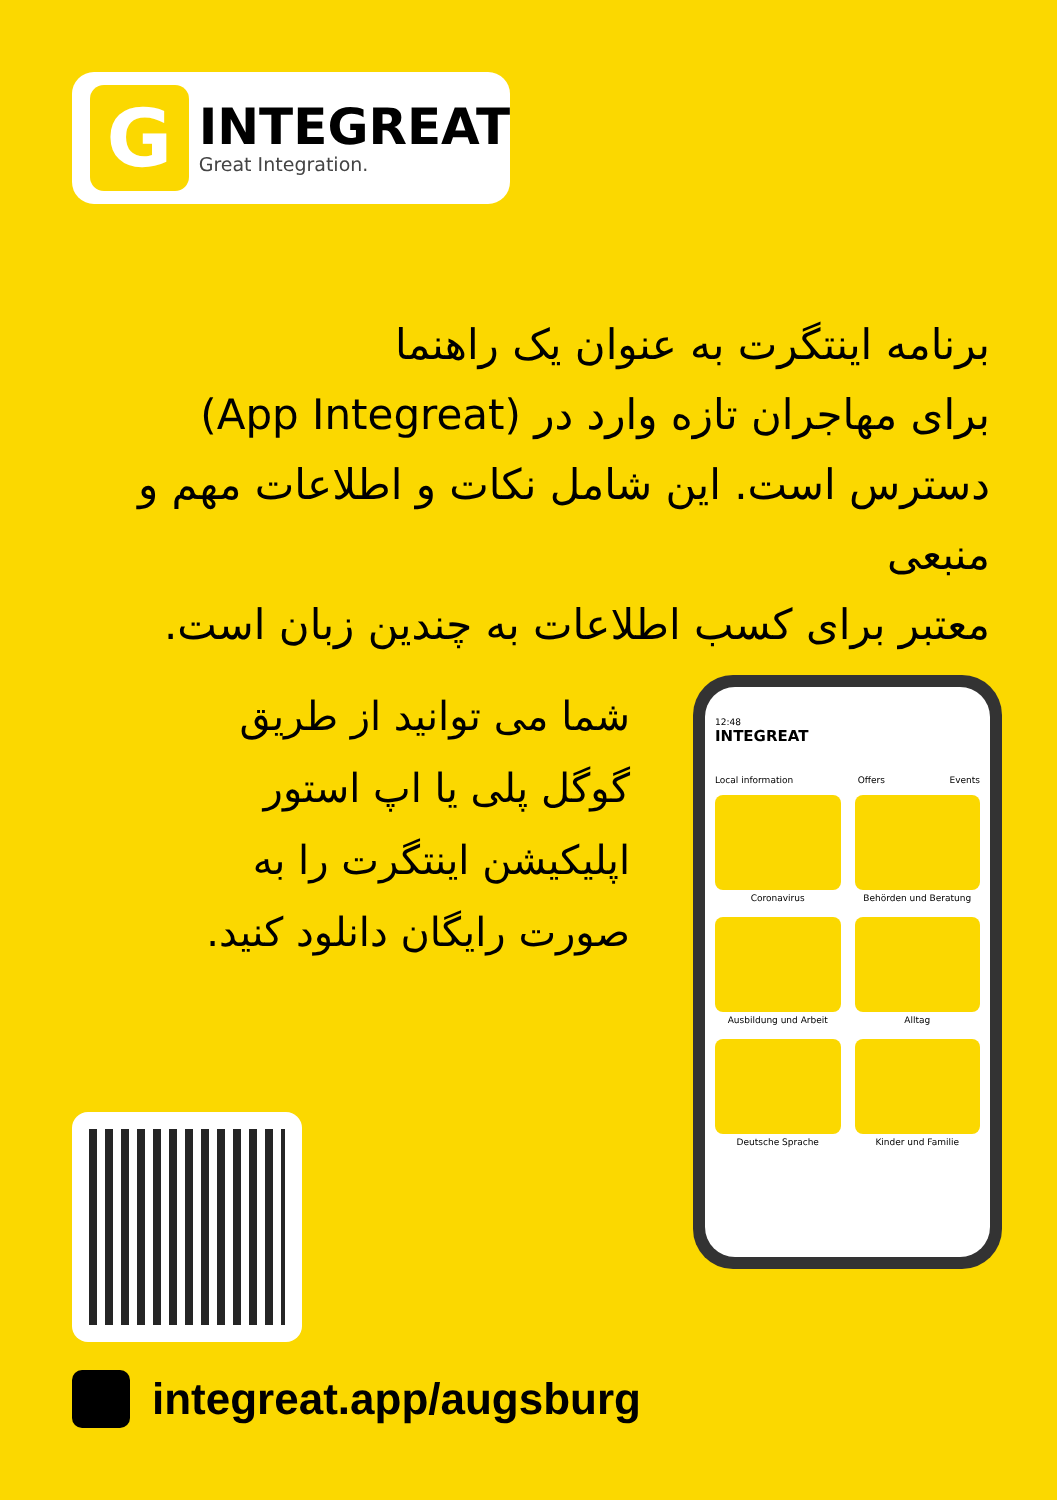G
INTEGREAT
Great Integration.
برنامه اینتگرت به عنوان یک راهنما
برای مهاجران تازه وارد در (App Integreat)
دسترس است. این شامل نکات و اطلاعات مهم و منبعی
معتبر برای کسب اطلاعات به چندین زبان است.
شما می توانید از طریق
گوگل پلی یا اپ استور
اپلیکیشن اینتگرت را به
صورت رایگان دانلود کنید.
12:48
INTEGREAT
Local information Offers Events
Coronavirus
Behörden und Beratung
Ausbildung und Arbeit
Alltag
Deutsche Sprache
Kinder und Familie
integreat.app/augsburg